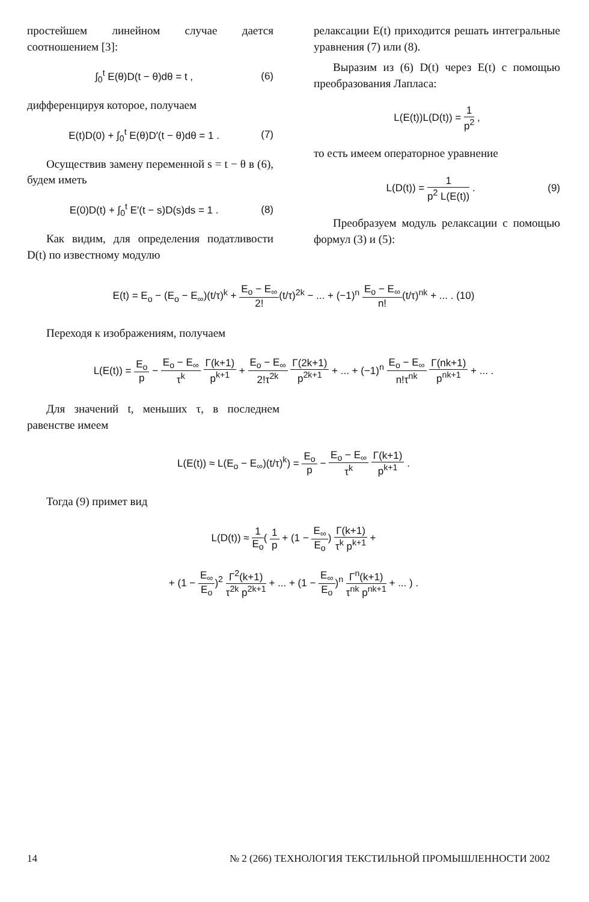простейшем линейном случае дается соотношением [3]:
∫<sub>0</sub><sup>t</sup> E(θ)D(t − θ)dθ = t , (6)
дифференцируя которое, получаем
E(t)D(0) + ∫<sub>0</sub><sup>t</sup> E(θ)D′(t − θ)dθ = 1 . (7)
Осуществив замену переменной s = t − θ в (6), будем иметь
E(0)D(t) + ∫<sub>0</sub><sup>t</sup> E′(t − s)D(s)ds = 1 . (8)
Как видим, для определения податливости D(t) по известному модулю
релаксации E(t) приходится решать интегральные уравнения (7) или (8).
Выразим из (6) D(t) через E(t) с помощью преобразования Лапласа:
L(E(t))L(D(t)) = 1 p<sup>2</sup> ,
то есть имеем операторное уравнение
L(D(t)) = 1 p<sup>2</sup> L(E(t)) . (9)
Преобразуем модуль релаксации с помощью формул (3) и (5):
E(t) = E<sub>o</sub> − (E<sub>o</sub> − E<sub>∞</sub>)(t/τ)<sup>k</sup> + E<sub>o</sub> − E<sub>∞</sub> 2!(t/τ)<sup>2k</sup> − ... + (−1)<sup>n</sup> E<sub>o</sub> − E<sub>∞</sub> n!(t/τ)<sup>nk</sup> + ... . (10)
Переходя к изображениям, получаем
L(E(t)) = E<sub>o</sub> p − E<sub>o</sub> − E<sub>∞</sub> τ<sup>k</sup> Γ(k+1) p<sup>k+1</sup> + E<sub>o</sub> − E<sub>∞</sub> 2!τ<sup>2k</sup> Γ(2k+1) p<sup>2k+1</sup> + ... + (−1)<sup>n</sup> E<sub>o</sub> − E<sub>∞</sub> n!τ<sup>nk</sup> Γ(nk+1) p<sup>nk+1</sup> + ... .
Для значений t, меньших τ, в последнем равенстве имеем
L(E(t)) ≈ L(E<sub>o</sub> − E<sub>∞</sub>)(t/τ)<sup>k</sup>) = E<sub>o</sub> p − E<sub>o</sub> − E<sub>∞</sub> τ<sup>k</sup> Γ(k+1) p<sup>k+1</sup> .
Тогда (9) примет вид
L(D(t)) ≈ 1 E<sub>o</sub>( 1 p + (1 − E<sub>∞</sub> E<sub>o</sub>) Γ(k+1) τ<sup>k</sup> p<sup>k+1</sup> +
+ (1 − E<sub>∞</sub> E<sub>o</sub>)<sup>2</sup> Γ<sup>2</sup>(k+1) τ<sup>2k</sup> p<sup>2k+1</sup> + ... + (1 − E<sub>∞</sub> E<sub>o</sub>)<sup>n</sup> Γ<sup>n</sup>(k+1) τ<sup>nk</sup> p<sup>nk+1</sup> + ... ) .
14 № 2 (266) ТЕХНОЛОГИЯ ТЕКСТИЛЬНОЙ ПРОМЫШЛЕННОСТИ 2002